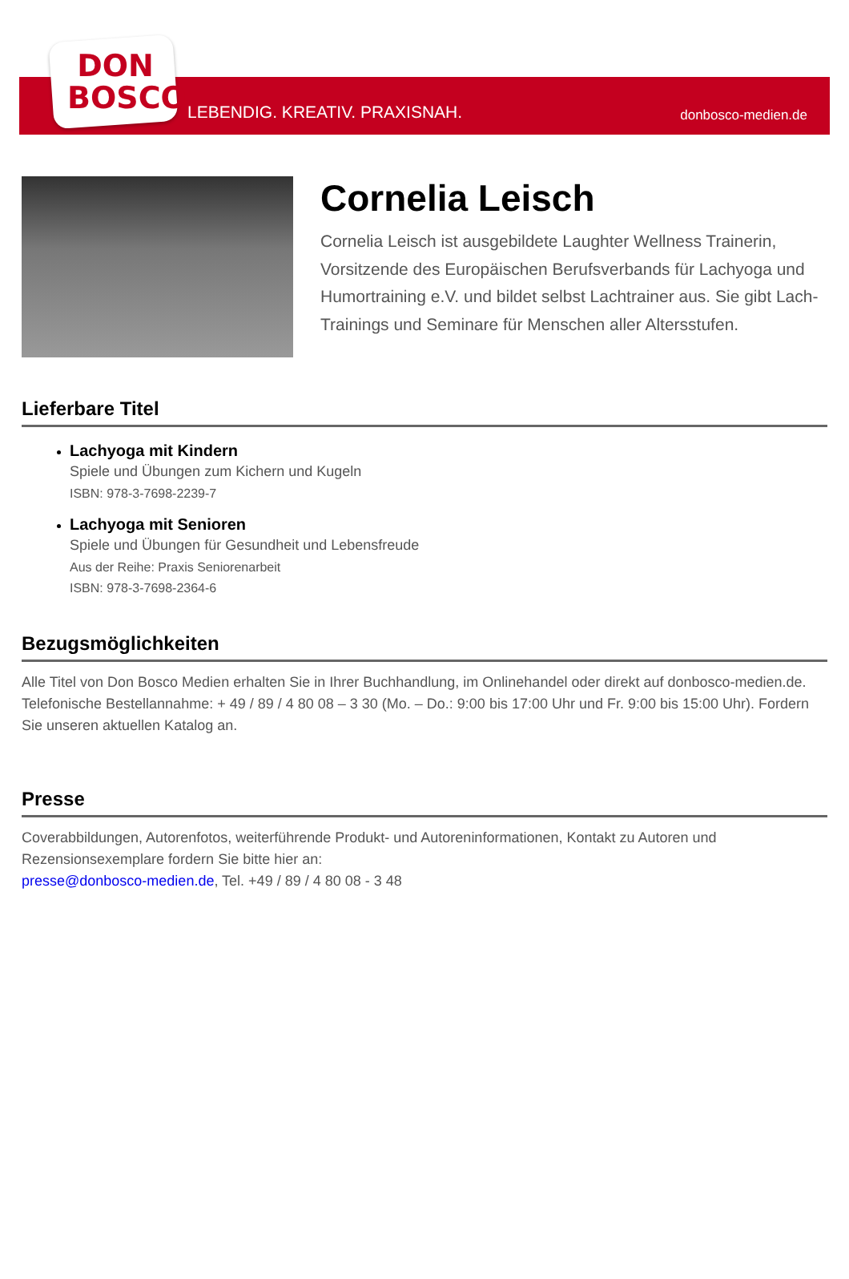DON
BOSCO
LEBENDIG. KREATIV. PRAXISNAH. donbosco-medien.de
Cornelia Leisch
Cornelia Leisch ist ausgebildete Laughter Wellness Trainerin, Vorsitzende des Europäischen Berufsverbands für Lachyoga und Humortraining e.V. und bildet selbst Lachtrainer aus. Sie gibt Lach-Trainings und Seminare für Menschen aller Altersstufen.
Lieferbare Titel
Lachyoga mit Kindern
Spiele und Übungen zum Kichern und Kugeln
ISBN: 978-3-7698-2239-7
Lachyoga mit Senioren
Spiele und Übungen für Gesundheit und Lebensfreude
Aus der Reihe: Praxis Seniorenarbeit
ISBN: 978-3-7698-2364-6
Bezugsmöglichkeiten
Alle Titel von Don Bosco Medien erhalten Sie in Ihrer Buchhandlung, im Onlinehandel oder direkt auf donbosco-medien.de. Telefonische Bestellannahme: + 49 / 89 / 4 80 08 – 3 30 (Mo. – Do.: 9:00 bis 17:00 Uhr und Fr. 9:00 bis 15:00 Uhr). Fordern Sie unseren aktuellen Katalog an.
Presse
Coverabbildungen, Autorenfotos, weiterführende Produkt- und Autoreninformationen, Kontakt zu Autoren und Rezensionsexemplare fordern Sie bitte hier an:
presse@donbosco-medien.de, Tel. +49 / 89 / 4 80 08 - 3 48